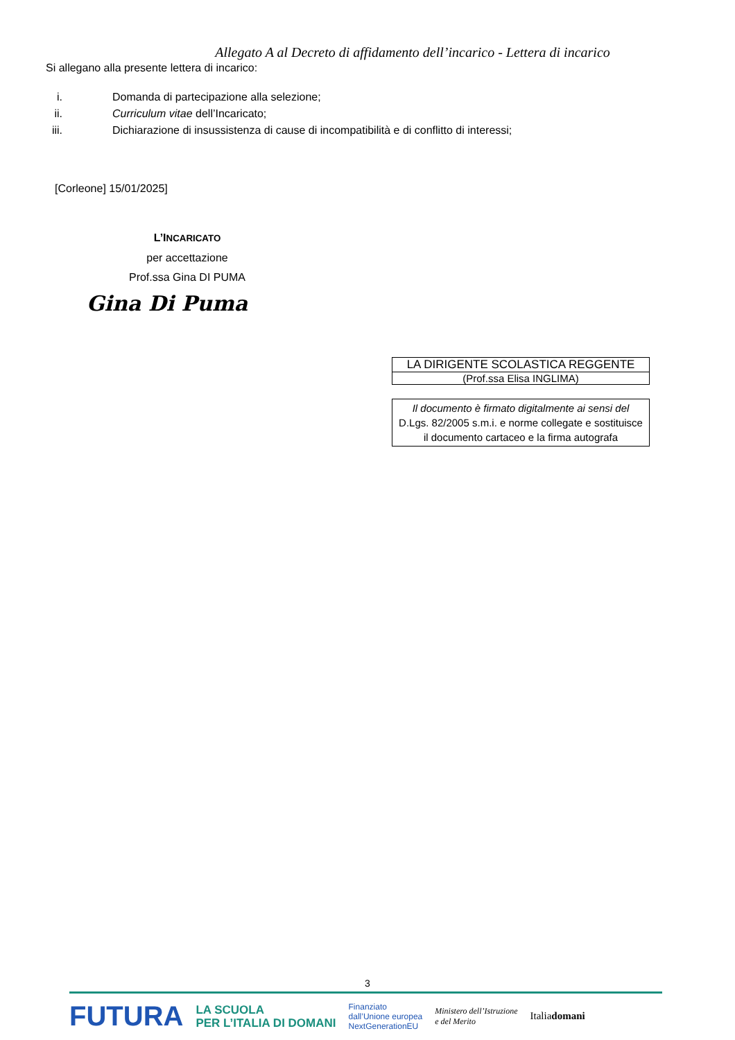Allegato A al Decreto di affidamento dell’incarico - Lettera di incarico
Si allegano alla presente lettera di incarico:
i. Domanda di partecipazione alla selezione;
ii. Curriculum vitae dell’Incaricato;
iii. Dichiarazione di insussistenza di cause di incompatibilità e di conflitto di interessi;
[Corleone] 15/01/2025]
L’INCARICATO
per accettazione
Prof.ssa Gina DI PUMA
Gina Di Puma
LA DIRIGENTE SCOLASTICA REGGENTE
(Prof.ssa Elisa INGLIMA)
Il documento è firmato digitalmente ai sensi del
D.Lgs. 82/2005 s.m.i. e norme collegate e sostituisce
il documento cartaceo e la firma autografa
3
FUTURA LA SCUOLA
PER L’ITALIA DI DOMANI Finanziato
dall’Unione europea
NextGenerationEU Ministero dell’Istruzione
e del Merito Italiadomani